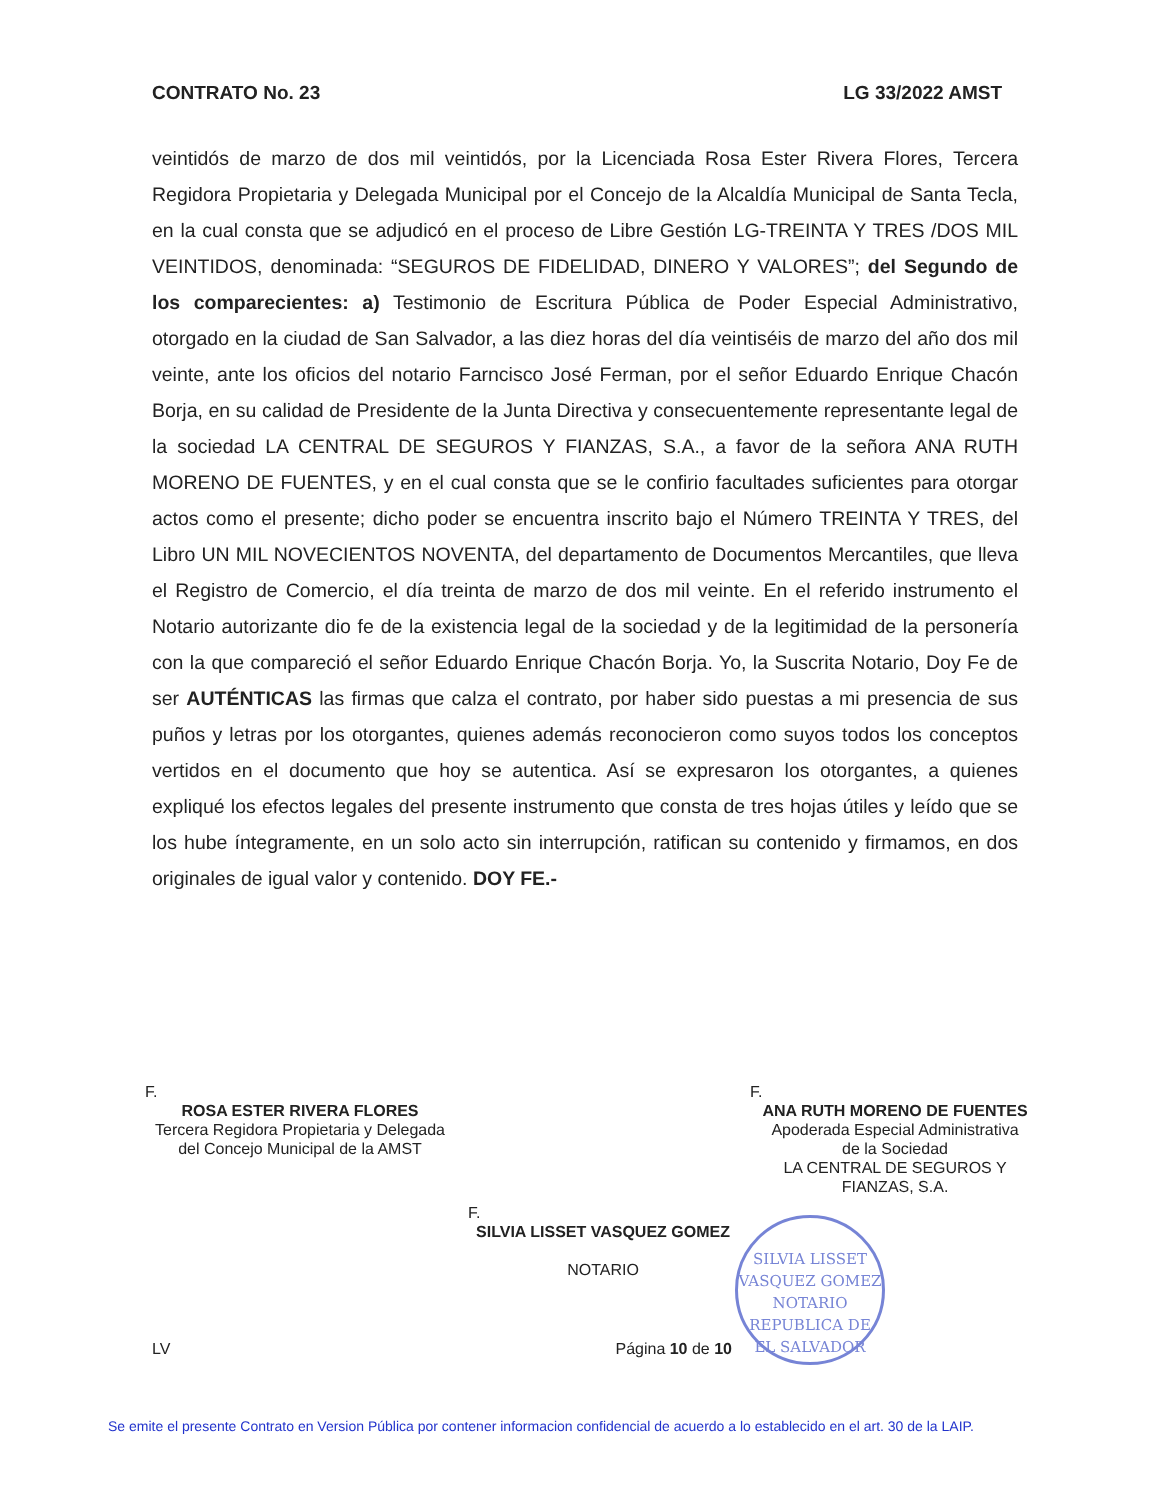CONTRATO No. 23 LG 33/2022 AMST
veintidós de marzo de dos mil veintidós, por la Licenciada Rosa Ester Rivera Flores, Tercera Regidora Propietaria y Delegada Municipal por el Concejo de la Alcaldía Municipal de Santa Tecla, en la cual consta que se adjudicó en el proceso de Libre Gestión LG-TREINTA Y TRES /DOS MIL VEINTIDOS, denominada: “SEGUROS DE FIDELIDAD, DINERO Y VALORES”; del Segundo de los comparecientes: a) Testimonio de Escritura Pública de Poder Especial Administrativo, otorgado en la ciudad de San Salvador, a las diez horas del día veintiséis de marzo del año dos mil veinte, ante los oficios del notario Farncisco José Ferman, por el señor Eduardo Enrique Chacón Borja, en su calidad de Presidente de la Junta Directiva y consecuentemente representante legal de la sociedad LA CENTRAL DE SEGUROS Y FIANZAS, S.A., a favor de la señora ANA RUTH MORENO DE FUENTES, y en el cual consta que se le confirio facultades suficientes para otorgar actos como el presente; dicho poder se encuentra inscrito bajo el Número TREINTA Y TRES, del Libro UN MIL NOVECIENTOS NOVENTA, del departamento de Documentos Mercantiles, que lleva el Registro de Comercio, el día treinta de marzo de dos mil veinte. En el referido instrumento el Notario autorizante dio fe de la existencia legal de la sociedad y de la legitimidad de la personería con la que compareció el señor Eduardo Enrique Chacón Borja. Yo, la Suscrita Notario, Doy Fe de ser AUTÉNTICAS las firmas que calza el contrato, por haber sido puestas a mi presencia de sus puños y letras por los otorgantes, quienes además reconocieron como suyos todos los conceptos vertidos en el documento que hoy se autentica. Así se expresaron los otorgantes, a quienes expliqué los efectos legales del presente instrumento que consta de tres hojas útiles y leído que se los hube íntegramente, en un solo acto sin interrupción, ratifican su contenido y firmamos, en dos originales de igual valor y contenido. DOY FE.-
F.
ROSA ESTER RIVERA FLORES
Tercera Regidora Propietaria y Delegada
del Concejo Municipal de la AMST
F.
ANA RUTH MORENO DE FUENTES
Apoderada Especial Administrativa
de la Sociedad
LA CENTRAL DE SEGUROS Y
FIANZAS, S.A.
F.
SILVIA LISSET VASQUEZ GOMEZ
NOTARIO
SILVIA LISSET VASQUEZ GOMEZ
NOTARIO
REPUBLICA DE EL SALVADOR
LV Página 10 de 10
Se emite el presente Contrato en Version Pública por contener informacion confidencial de acuerdo a lo establecido en el art. 30 de la LAIP.